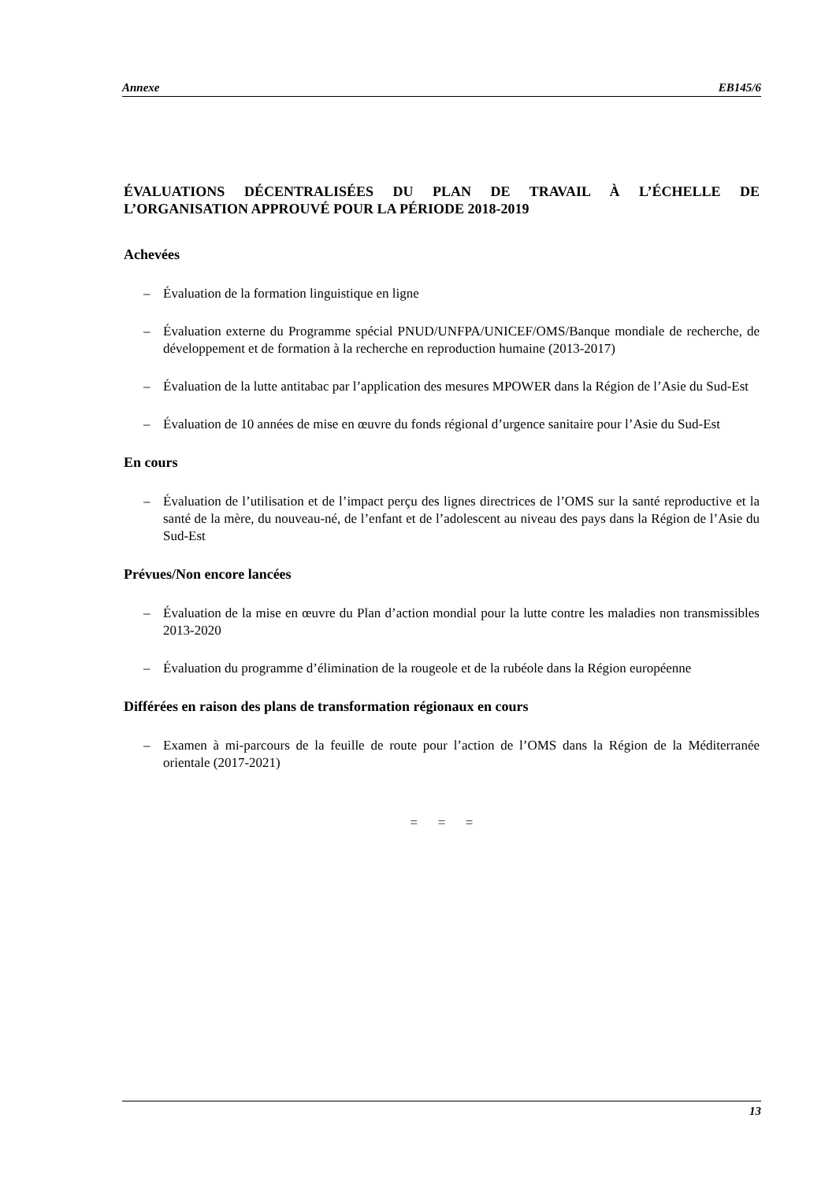Annexe EB145/6
ÉVALUATIONS DÉCENTRALISÉES DU PLAN DE TRAVAIL À L’ÉCHELLE DE L’ORGANISATION APPROUVÉ POUR LA PÉRIODE 2018-2019
Achevées
– Évaluation de la formation linguistique en ligne
– Évaluation externe du Programme spécial PNUD/UNFPA/UNICEF/OMS/Banque mondiale de recherche, de développement et de formation à la recherche en reproduction humaine (2013-2017)
– Évaluation de la lutte antitabac par l’application des mesures MPOWER dans la Région de l’Asie du Sud-Est
– Évaluation de 10 années de mise en œuvre du fonds régional d’urgence sanitaire pour l’Asie du Sud-Est
En cours
– Évaluation de l’utilisation et de l’impact perçu des lignes directrices de l’OMS sur la santé reproductive et la santé de la mère, du nouveau-né, de l’enfant et de l’adolescent au niveau des pays dans la Région de l’Asie du Sud-Est
Prévues/Non encore lancées
– Évaluation de la mise en œuvre du Plan d’action mondial pour la lutte contre les maladies non transmissibles 2013-2020
– Évaluation du programme d’élimination de la rougeole et de la rubéole dans la Région européenne
Différées en raison des plans de transformation régionaux en cours
– Examen à mi-parcours de la feuille de route pour l’action de l’OMS dans la Région de la Méditerranée orientale (2017-2021)
= = =
13